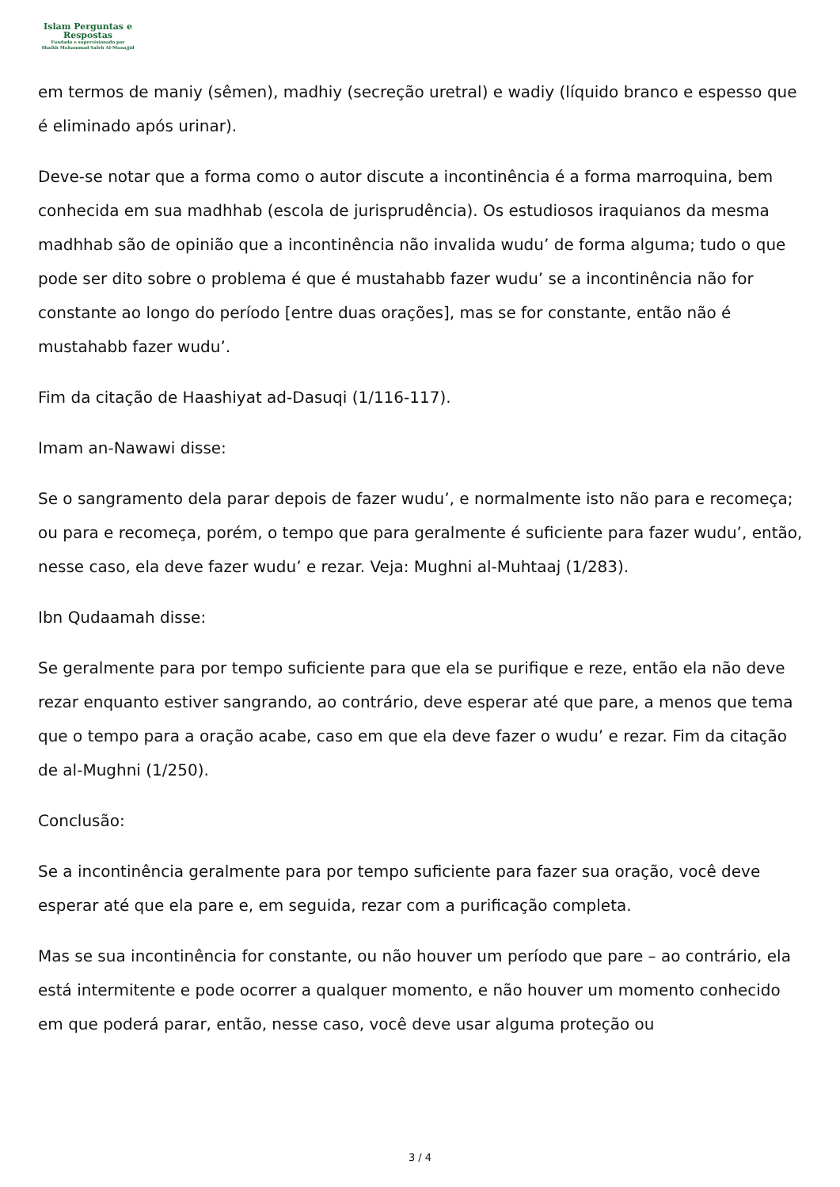Islam Perguntas e
Respostas
Fundado e supervisionado por
Shaikh Muhammad Saleh Al-Munajjid
em termos de maniy (sêmen), madhiy (secreção uretral) e wadiy (líquido branco e espesso que é eliminado após urinar).
Deve-se notar que a forma como o autor discute a incontinência é a forma marroquina, bem conhecida em sua madhhab (escola de jurisprudência). Os estudiosos iraquianos da mesma madhhab são de opinião que a incontinência não invalida wudu’ de forma alguma; tudo o que pode ser dito sobre o problema é que é mustahabb fazer wudu’ se a incontinência não for constante ao longo do período [entre duas orações], mas se for constante, então não é mustahabb fazer wudu’.
Fim da citação de Haashiyat ad-Dasuqi (1/116-117).
Imam an-Nawawi disse:
Se o sangramento dela parar depois de fazer wudu’, e normalmente isto não para e recomeça; ou para e recomeça, porém, o tempo que para geralmente é suficiente para fazer wudu’, então, nesse caso, ela deve fazer wudu’ e rezar. Veja: Mughni al-Muhtaaj (1/283).
Ibn Qudaamah disse:
Se geralmente para por tempo suficiente para que ela se purifique e reze, então ela não deve rezar enquanto estiver sangrando, ao contrário, deve esperar até que pare, a menos que tema que o tempo para a oração acabe, caso em que ela deve fazer o wudu’ e rezar. Fim da citação de al-Mughni (1/250).
Conclusão:
Se a incontinência geralmente para por tempo suficiente para fazer sua oração, você deve esperar até que ela pare e, em seguida, rezar com a purificação completa.
Mas se sua incontinência for constante, ou não houver um período que pare – ao contrário, ela está intermitente e pode ocorrer a qualquer momento, e não houver um momento conhecido em que poderá parar, então, nesse caso, você deve usar alguma proteção ou
3 / 4